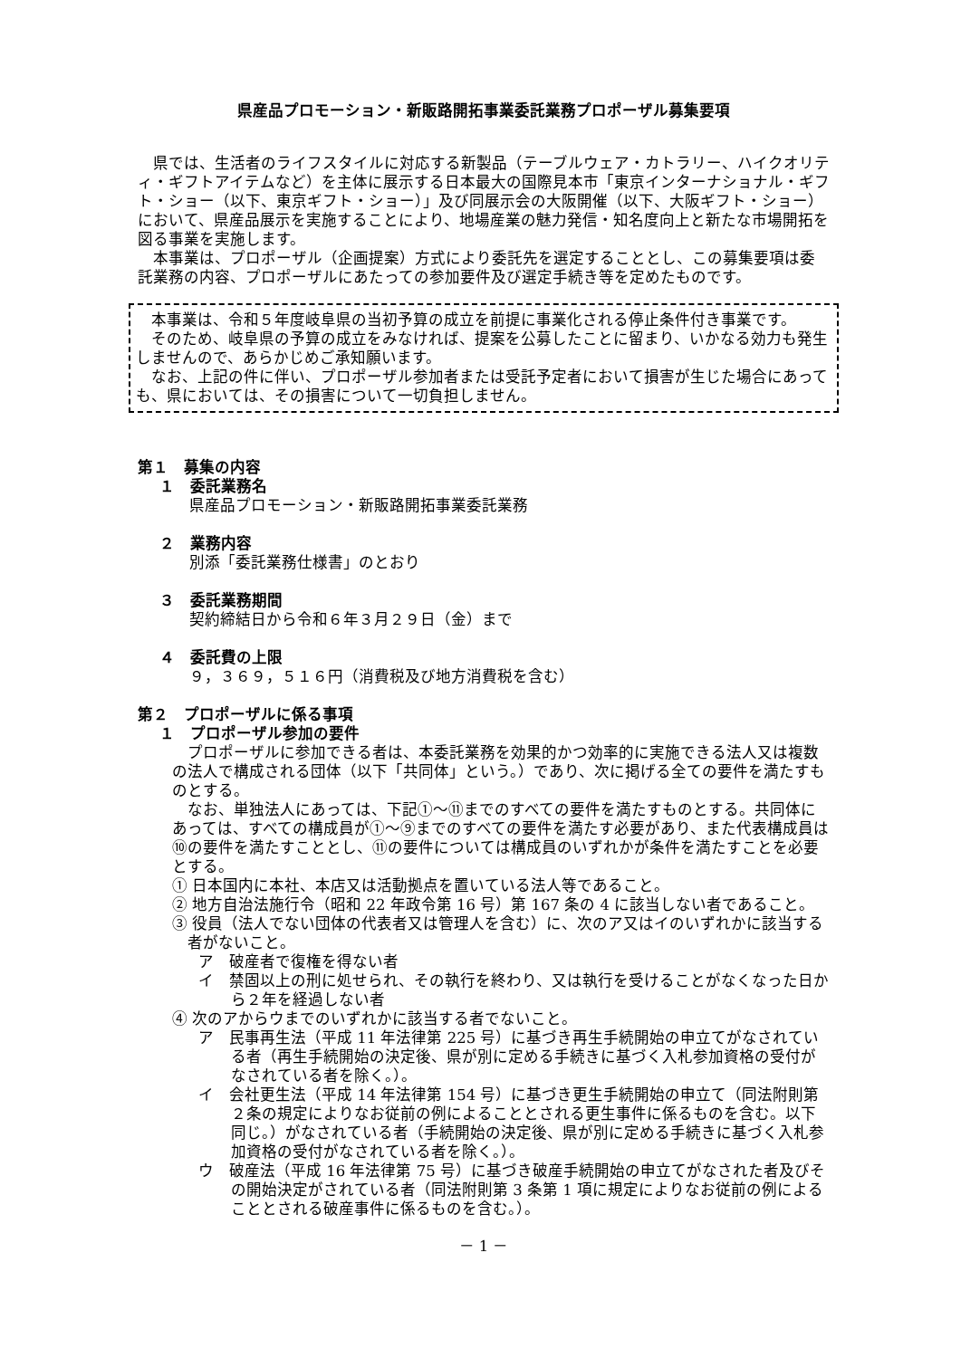県産品プロモーション・新販路開拓事業委託業務プロポーザル募集要項
県では、生活者のライフスタイルに対応する新製品（テーブルウェア・カトラリー、ハイクオリティ・ギフトアイテムなど）を主体に展示する日本最大の国際見本市「東京インターナショナル・ギフト・ショー（以下、東京ギフト・ショー）」及び同展示会の大阪開催（以下、大阪ギフト・ショー）において、県産品展示を実施することにより、地場産業の魅力発信・知名度向上と新たな市場開拓を図る事業を実施します。
本事業は、プロポーザル（企画提案）方式により委託先を選定することとし、この募集要項は委託業務の内容、プロポーザルにあたっての参加要件及び選定手続き等を定めたものです。
本事業は、令和５年度岐阜県の当初予算の成立を前提に事業化される停止条件付き事業です。
そのため、岐阜県の予算の成立をみなければ、提案を公募したことに留まり、いかなる効力も発生しませんので、あらかじめご承知願います。
なお、上記の件に伴い、プロポーザル参加者または受託予定者において損害が生じた場合にあっても、県においては、その損害について一切負担しません。
第１　募集の内容
１　委託業務名
県産品プロモーション・新販路開拓事業委託業務
２　業務内容
別添「委託業務仕様書」のとおり
３　委託業務期間
契約締結日から令和６年３月２９日（金）まで
４　委託費の上限
９，３６９，５１６円（消費税及び地方消費税を含む）
第２　プロポーザルに係る事項
１　プロポーザル参加の要件
プロポーザルに参加できる者は、本委託業務を効果的かつ効率的に実施できる法人又は複数の法人で構成される団体（以下「共同体」という。）であり、次に掲げる全ての要件を満たすものとする。
なお、単独法人にあっては、下記①～⑪までのすべての要件を満たすものとする。共同体にあっては、すべての構成員が①～⑨までのすべての要件を満たす必要があり、また代表構成員は⑩の要件を満たすこととし、⑪の要件については構成員のいずれかが条件を満たすことを必要とする。
① 日本国内に本社、本店又は活動拠点を置いている法人等であること。
② 地方自治法施行令（昭和 22 年政令第 16 号）第 167 条の 4 に該当しない者であること。
③ 役員（法人でない団体の代表者又は管理人を含む）に、次のア又はイのいずれかに該当する者がないこと。
ア　破産者で復権を得ない者
イ　禁固以上の刑に処せられ、その執行を終わり、又は執行を受けることがなくなった日から２年を経過しない者
④ 次のアからウまでのいずれかに該当する者でないこと。
ア　民事再生法（平成 11 年法律第 225 号）に基づき再生手続開始の申立てがなされている者（再生手続開始の決定後、県が別に定める手続きに基づく入札参加資格の受付がなされている者を除く。）。
イ　会社更生法（平成 14 年法律第 154 号）に基づき更生手続開始の申立て（同法附則第２条の規定によりなお従前の例によることとされる更生事件に係るものを含む。以下同じ。）がなされている者（手続開始の決定後、県が別に定める手続きに基づく入札参加資格の受付がなされている者を除く。）。
ウ　破産法（平成 16 年法律第 75 号）に基づき破産手続開始の申立てがなされた者及びその開始決定がされている者（同法附則第 3 条第 1 項に規定によりなお従前の例によることとされる破産事件に係るものを含む。）。
－ 1 －